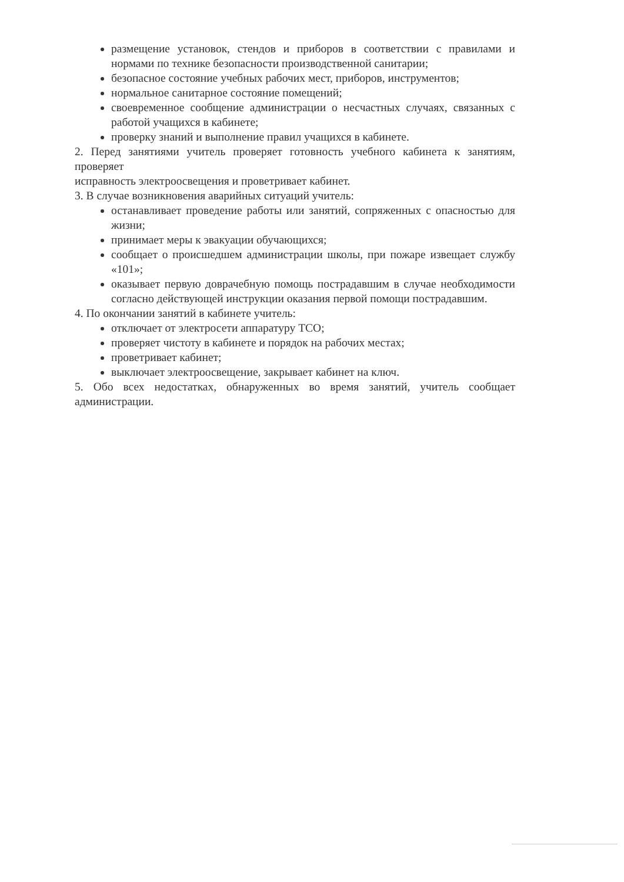размещение установок, стендов и приборов в соответствии с правилами и нормами по технике безопасности производственной санитарии;
безопасное состояние учебных рабочих мест, приборов, инструментов;
нормальное санитарное состояние помещений;
своевременное сообщение администрации о несчастных случаях, связанных с работой учащихся в кабинете;
проверку знаний и выполнение правил учащихся в кабинете.
2. Перед занятиями учитель проверяет готовность учебного кабинета к занятиям, проверяет
исправность электроосвещения и проветривает кабинет.
3. В случае возникновения аварийных ситуаций учитель:
останавливает проведение работы или занятий, сопряженных с опасностью для жизни;
принимает меры к эвакуации обучающихся;
сообщает о происшедшем администрации школы, при пожаре извещает службу «101»;
оказывает первую доврачебную помощь пострадавшим в случае необходимости согласно действующей инструкции оказания первой помощи пострадавшим.
4. По окончании занятий в кабинете учитель:
отключает от электросети аппаратуру ТСО;
проверяет чистоту в кабинете и порядок на рабочих местах;
проветривает кабинет;
выключает электроосвещение, закрывает кабинет на ключ.
5. Обо всех недостатках, обнаруженных во время занятий, учитель сообщает администрации.